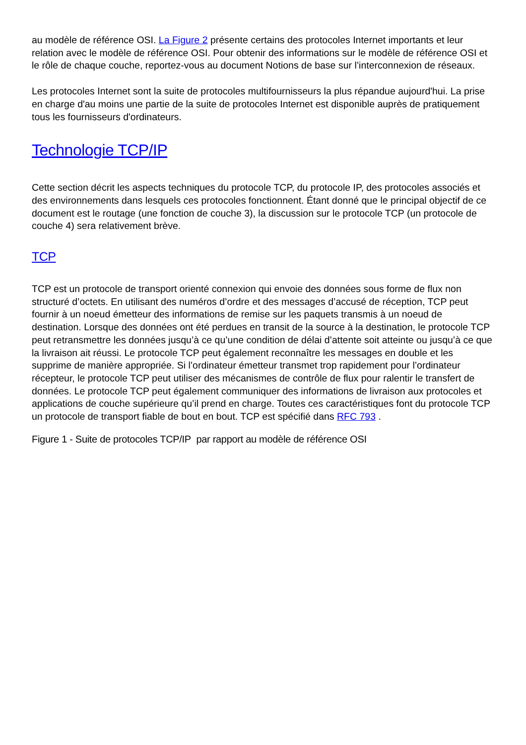au modèle de référence OSI. La Figure 2 présente certains des protocoles Internet importants et leur relation avec le modèle de référence OSI. Pour obtenir des informations sur le modèle de référence OSI et le rôle de chaque couche, reportez-vous au document Notions de base sur l’interconnexion de réseaux.
Les protocoles Internet sont la suite de protocoles multifournisseurs la plus répandue aujourd'hui. La prise en charge d'au moins une partie de la suite de protocoles Internet est disponible auprès de pratiquement tous les fournisseurs d'ordinateurs.
Technologie TCP/IP
Cette section décrit les aspects techniques du protocole TCP, du protocole IP, des protocoles associés et des environnements dans lesquels ces protocoles fonctionnent. Étant donné que le principal objectif de ce document est le routage (une fonction de couche 3), la discussion sur le protocole TCP (un protocole de couche 4) sera relativement brève.
TCP
TCP est un protocole de transport orienté connexion qui envoie des données sous forme de flux non structuré d’octets. En utilisant des numéros d’ordre et des messages d’accusé de réception, TCP peut fournir à un noeud émetteur des informations de remise sur les paquets transmis à un noeud de destination. Lorsque des données ont été perdues en transit de la source à la destination, le protocole TCP peut retransmettre les données jusqu’à ce qu’une condition de délai d’attente soit atteinte ou jusqu’à ce que la livraison ait réussi. Le protocole TCP peut également reconnaître les messages en double et les supprime de manière appropriée. Si l’ordinateur émetteur transmet trop rapidement pour l’ordinateur récepteur, le protocole TCP peut utiliser des mécanismes de contrôle de flux pour ralentir le transfert de données. Le protocole TCP peut également communiquer des informations de livraison aux protocoles et applications de couche supérieure qu’il prend en charge. Toutes ces caractéristiques font du protocole TCP un protocole de transport fiable de bout en bout. TCP est spécifié dans RFC 793 .
Figure 1 - Suite de protocoles TCP/IP par rapport au modèle de référence OSI